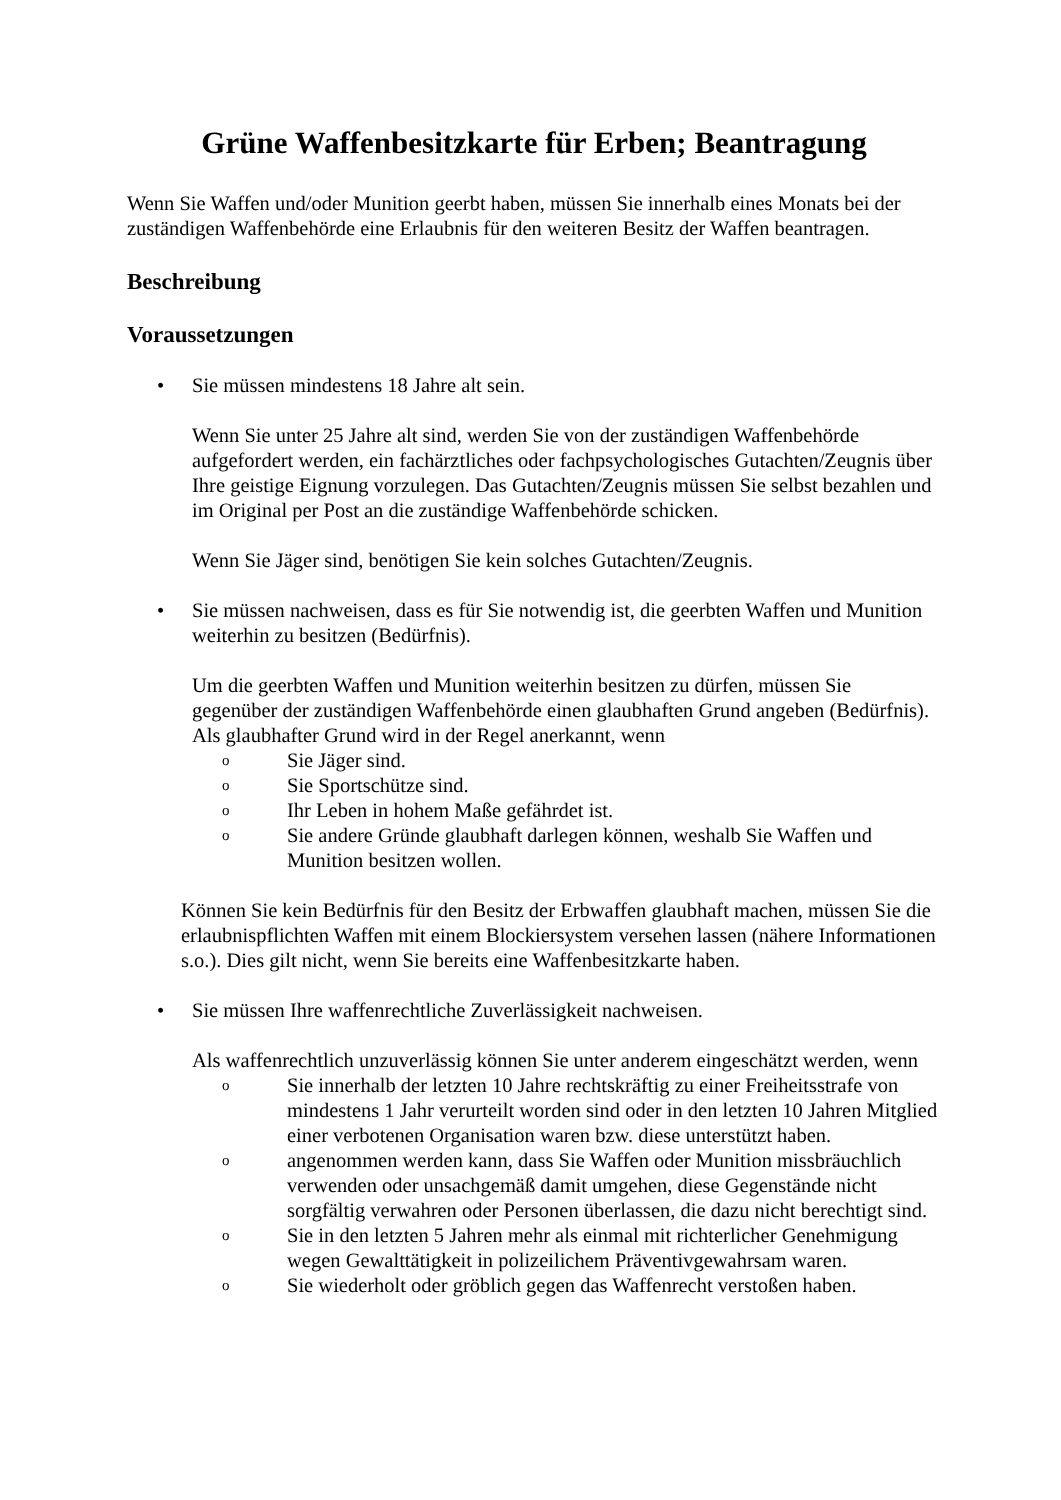Grüne Waffenbesitzkarte für Erben; Beantragung
Wenn Sie Waffen und/oder Munition geerbt haben, müssen Sie innerhalb eines Monats bei der zuständigen Waffenbehörde eine Erlaubnis für den weiteren Besitz der Waffen beantragen.
Beschreibung
Voraussetzungen
• Sie müssen mindestens 18 Jahre alt sein.
Wenn Sie unter 25 Jahre alt sind, werden Sie von der zuständigen Waffenbehörde aufgefordert werden, ein fachärztliches oder fachpsychologisches Gutachten/Zeugnis über Ihre geistige Eignung vorzulegen. Das Gutachten/Zeugnis müssen Sie selbst bezahlen und im Original per Post an die zuständige Waffenbehörde schicken.
Wenn Sie Jäger sind, benötigen Sie kein solches Gutachten/Zeugnis.
• Sie müssen nachweisen, dass es für Sie notwendig ist, die geerbten Waffen und Munition weiterhin zu besitzen (Bedürfnis).
Um die geerbten Waffen und Munition weiterhin besitzen zu dürfen, müssen Sie gegenüber der zuständigen Waffenbehörde einen glaubhaften Grund angeben (Bedürfnis). Als glaubhafter Grund wird in der Regel anerkannt, wenn
o Sie Jäger sind.
o Sie Sportschütze sind.
o Ihr Leben in hohem Maße gefährdet ist.
o Sie andere Gründe glaubhaft darlegen können, weshalb Sie Waffen und Munition besitzen wollen.
Können Sie kein Bedürfnis für den Besitz der Erbwaffen glaubhaft machen, müssen Sie die erlaubnispflichten Waffen mit einem Blockiersystem versehen lassen (nähere Informationen s.o.). Dies gilt nicht, wenn Sie bereits eine Waffenbesitzkarte haben.
• Sie müssen Ihre waffenrechtliche Zuverlässigkeit nachweisen.
Als waffenrechtlich unzuverlässig können Sie unter anderem eingeschätzt werden, wenn
o Sie innerhalb der letzten 10 Jahre rechtskräftig zu einer Freiheitsstrafe von mindestens 1 Jahr verurteilt worden sind oder in den letzten 10 Jahren Mitglied einer verbotenen Organisation waren bzw. diese unterstützt haben.
oangenommen werden kann, dass Sie Waffen oder Munition missbräuchlich verwenden oder unsachgemäß damit umgehen, diese Gegenstände nicht sorgfältig verwahren oder Personen überlassen, die dazu nicht berechtigt sind.
o Sie in den letzten 5 Jahren mehr als einmal mit richterlicher Genehmigung wegen Gewalttätigkeit in polizeilichem Präventivgewahrsam waren.
o Sie wiederholt oder gröblich gegen das Waffenrecht verstoßen haben.